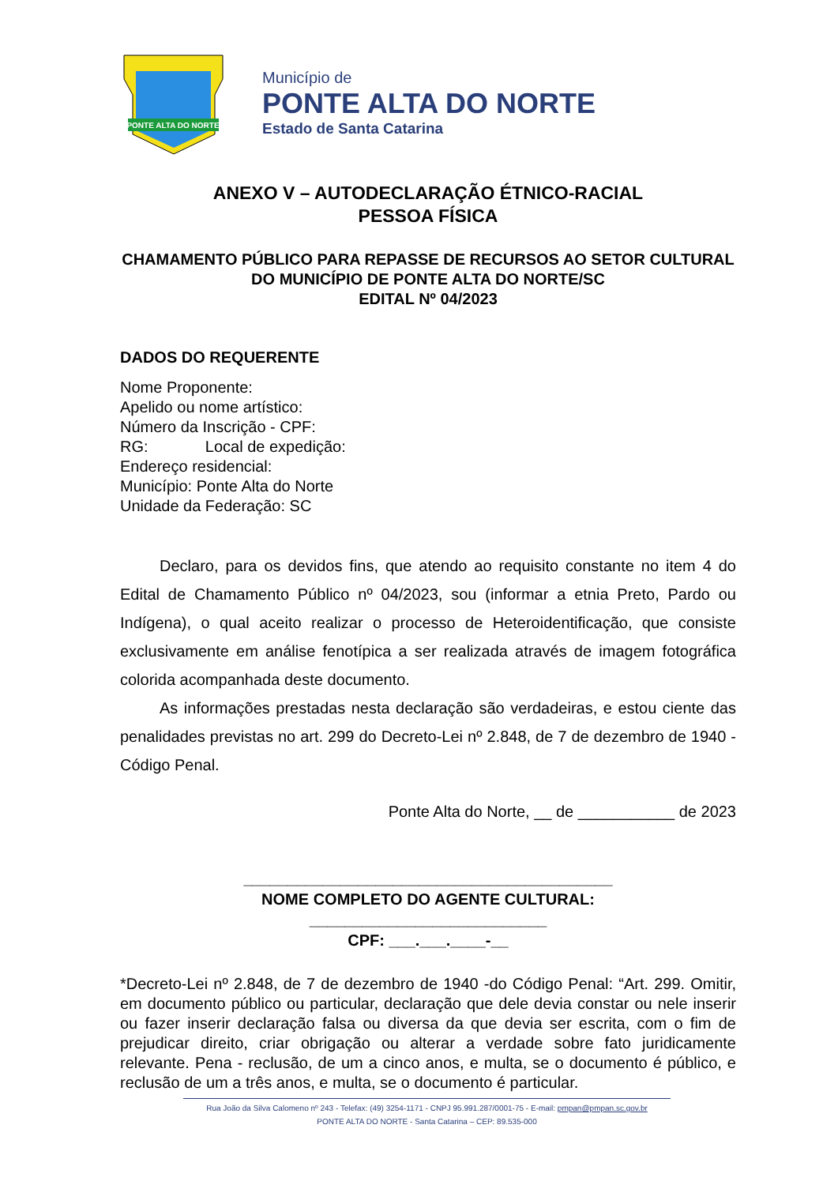PONTE ALTA DO NORTE
Município de
PONTE ALTA DO NORTE
Estado de Santa Catarina
ANEXO V – AUTODECLARAÇÃO ÉTNICO-RACIAL
PESSOA FÍSICA
CHAMAMENTO PÚBLICO PARA REPASSE DE RECURSOS AO SETOR CULTURAL DO MUNICÍPIO DE PONTE ALTA DO NORTE/SC
EDITAL Nº 04/2023
DADOS DO REQUERENTE
Nome Proponente:
Apelido ou nome artístico:
Número da Inscrição - CPF:
RG: Local de expedição:
Endereço residencial:
Município: Ponte Alta do Norte
Unidade da Federação: SC
Declaro, para os devidos fins, que atendo ao requisito constante no item 4 do Edital de Chamamento Público nº 04/2023, sou (informar a etnia Preto, Pardo ou Indígena), o qual aceito realizar o processo de Heteroidentificação, que consiste exclusivamente em análise fenotípica a ser realizada através de imagem fotográfica colorida acompanhada deste documento.
As informações prestadas nesta declaração são verdadeiras, e estou ciente das penalidades previstas no art. 299 do Decreto-Lei nº 2.848, de 7 de dezembro de 1940 - Código Penal.
Ponte Alta do Norte, __ de ___________ de 2023
__________________________________________
NOME COMPLETO DO AGENTE CULTURAL:
___________________________
CPF: ___.___.____-__
*Decreto-Lei nº 2.848, de 7 de dezembro de 1940 -do Código Penal: “Art. 299. Omitir, em documento público ou particular, declaração que dele devia constar ou nele inserir ou fazer inserir declaração falsa ou diversa da que devia ser escrita, com o fim de prejudicar direito, criar obrigação ou alterar a verdade sobre fato juridicamente relevante. Pena - reclusão, de um a cinco anos, e multa, se o documento é público, e reclusão de um a três anos, e multa, se o documento é particular.
Rua João da Silva Calomeno nº 243 - Telefax: (49) 3254-1171 - CNPJ 95.991.287/0001-75 - E-mail: pmpan@pmpan.sc.gov.br
PONTE ALTA DO NORTE - Santa Catarina – CEP: 89.535-000